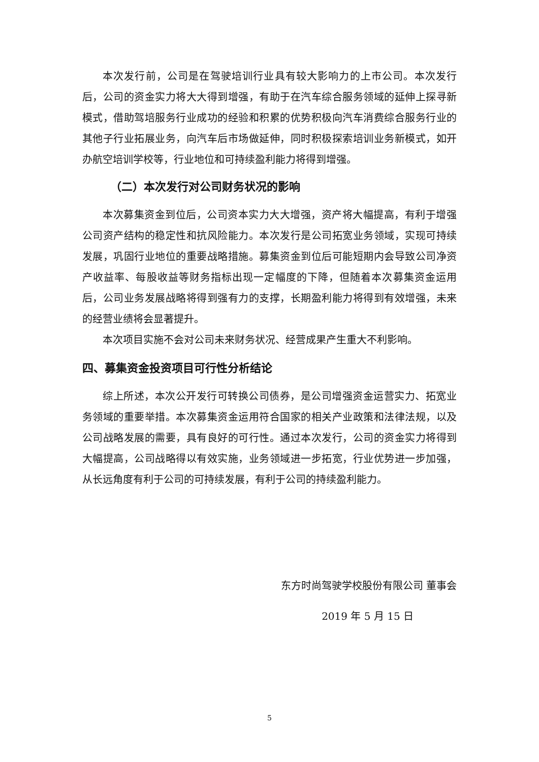本次发行前，公司是在驾驶培训行业具有较大影响力的上市公司。本次发行后，公司的资金实力将大大得到增强，有助于在汽车综合服务领域的延伸上探寻新模式，借助驾培服务行业成功的经验和积累的优势积极向汽车消费综合服务行业的其他子行业拓展业务，向汽车后市场做延伸，同时积极探索培训业务新模式，如开办航空培训学校等，行业地位和可持续盈利能力将得到增强。
（二）本次发行对公司财务状况的影响
本次募集资金到位后，公司资本实力大大增强，资产将大幅提高，有利于增强公司资产结构的稳定性和抗风险能力。本次发行是公司拓宽业务领域，实现可持续发展，巩固行业地位的重要战略措施。募集资金到位后可能短期内会导致公司净资产收益率、每股收益等财务指标出现一定幅度的下降，但随着本次募集资金运用后，公司业务发展战略将得到强有力的支撑，长期盈利能力将得到有效增强，未来的经营业绩将会显著提升。
本次项目实施不会对公司未来财务状况、经营成果产生重大不利影响。
四、募集资金投资项目可行性分析结论
综上所述，本次公开发行可转换公司债券，是公司增强资金运营实力、拓宽业务领域的重要举措。本次募集资金运用符合国家的相关产业政策和法律法规，以及公司战略发展的需要，具有良好的可行性。通过本次发行，公司的资金实力将得到大幅提高，公司战略得以有效实施，业务领域进一步拓宽，行业优势进一步加强，从长远角度有利于公司的可持续发展，有利于公司的持续盈利能力。
东方时尚驾驶学校股份有限公司 董事会
2019 年 5 月 15 日
5